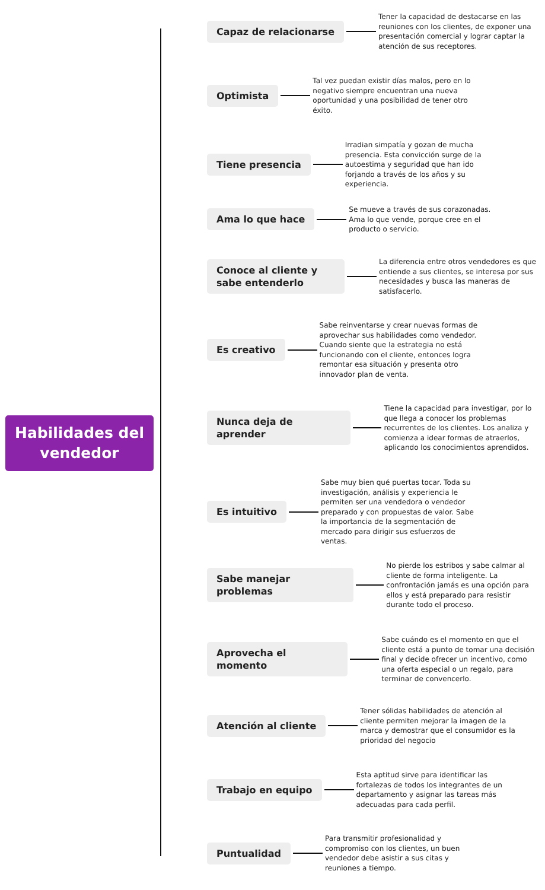Habilidades del
vendedor
Capaz de relacionarse
Tener la capacidad de destacarse en las reuniones con los clientes, de exponer una presentación comercial y lograr captar la atención de sus receptores.
Optimista
Tal vez puedan existir días malos, pero en lo negativo siempre encuentran una nueva oportunidad y una posibilidad de tener otro éxito.
Tiene presencia
Irradian simpatía y gozan de mucha presencia. Esta convicción surge de la autoestima y seguridad que han ido forjando a través de los años y su experiencia.
Ama lo que hace
Se mueve a través de sus corazonadas. Ama lo que vende, porque cree en el producto o servicio.
Conoce al cliente y sabe entenderlo
La diferencia entre otros vendedores es que entiende a sus clientes, se interesa por sus necesidades y busca las maneras de satisfacerlo.
Es creativo
Sabe reinventarse y crear nuevas formas de aprovechar sus habilidades como vendedor. Cuando siente que la estrategia no está funcionando con el cliente, entonces logra remontar esa situación y presenta otro innovador plan de venta.
Nunca deja de aprender
Tiene la capacidad para investigar, por lo que llega a conocer los problemas recurrentes de los clientes. Los analiza y comienza a idear formas de atraerlos, aplicando los conocimientos aprendidos.
Es intuitivo
Sabe muy bien qué puertas tocar. Toda su investigación, análisis y experiencia le permiten ser una vendedora o vendedor preparado y con propuestas de valor. Sabe la importancia de la segmentación de mercado para dirigir sus esfuerzos de ventas.
Sabe manejar problemas
No pierde los estribos y sabe calmar al cliente de forma inteligente. La confrontación jamás es una opción para ellos y está preparado para resistir durante todo el proceso.
Aprovecha el momento
Sabe cuándo es el momento en que el cliente está a punto de tomar una decisión final y decide ofrecer un incentivo, como una oferta especial o un regalo, para terminar de convencerlo.
Atención al cliente
Tener sólidas habilidades de atención al cliente permiten mejorar la imagen de la marca y demostrar que el consumidor es la prioridad del negocio
Trabajo en equipo
Esta aptitud sirve para identificar las fortalezas de todos los integrantes de un departamento y asignar las tareas más adecuadas para cada perfil.
Puntualidad
Para transmitir profesionalidad y compromiso con los clientes, un buen vendedor debe asistir a sus citas y reuniones a tiempo.